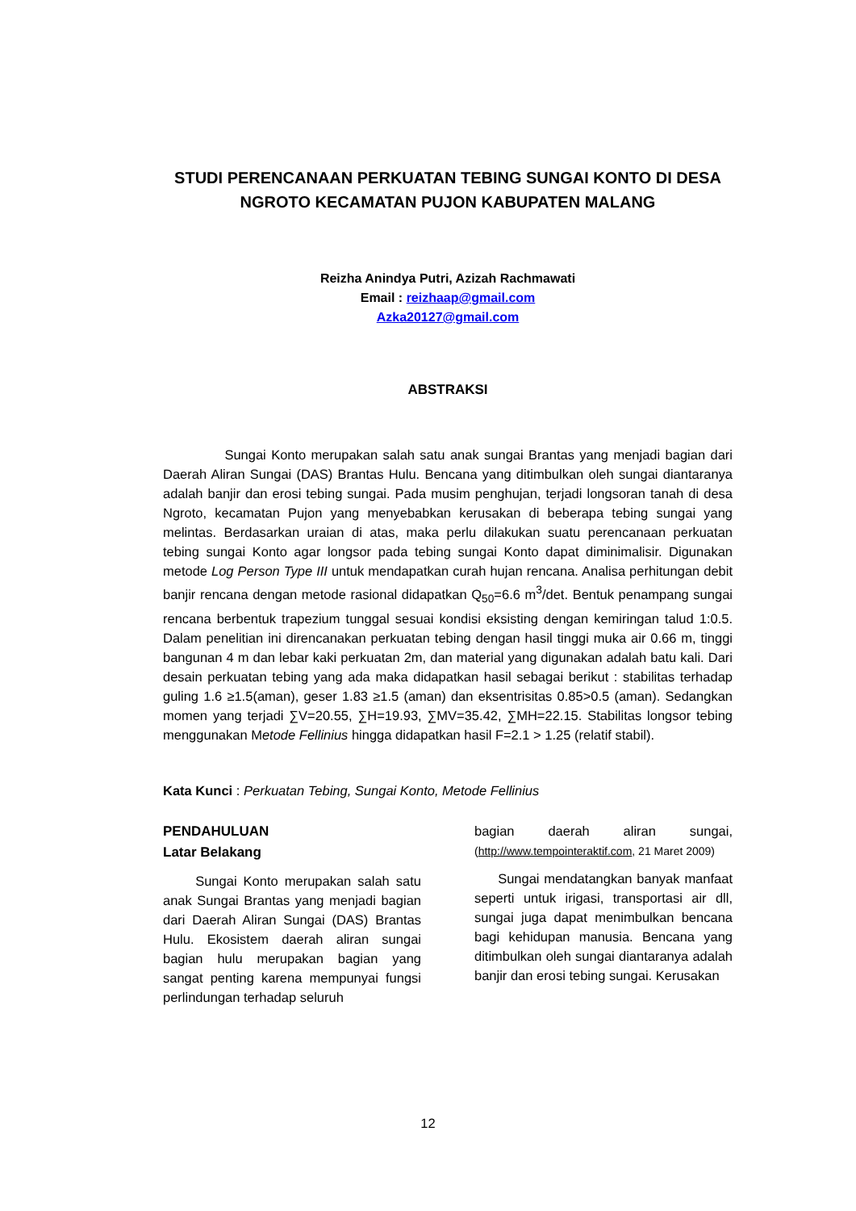STUDI PERENCANAAN PERKUATAN TEBING SUNGAI KONTO DI DESA NGROTO KECAMATAN PUJON KABUPATEN MALANG
Reizha Anindya Putri, Azizah Rachmawati
Email : reizhaap@gmail.com
Azka20127@gmail.com
ABSTRAKSI
Sungai Konto merupakan salah satu anak sungai Brantas yang menjadi bagian dari Daerah Aliran Sungai (DAS) Brantas Hulu. Bencana yang ditimbulkan oleh sungai diantaranya adalah banjir dan erosi tebing sungai. Pada musim penghujan, terjadi longsoran tanah di desa Ngroto, kecamatan Pujon yang menyebabkan kerusakan di beberapa tebing sungai yang melintas. Berdasarkan uraian di atas, maka perlu dilakukan suatu perencanaan perkuatan tebing sungai Konto agar longsor pada tebing sungai Konto dapat diminimalisir. Digunakan metode Log Person Type III untuk mendapatkan curah hujan rencana. Analisa perhitungan debit banjir rencana dengan metode rasional didapatkan Q<sub>50</sub>=6.6 m<sup>3</sup>/det. Bentuk penampang sungai rencana berbentuk trapezium tunggal sesuai kondisi eksisting dengan kemiringan talud 1:0.5. Dalam penelitian ini direncanakan perkuatan tebing dengan hasil tinggi muka air 0.66 m, tinggi bangunan 4 m dan lebar kaki perkuatan 2m, dan material yang digunakan adalah batu kali. Dari desain perkuatan tebing yang ada maka didapatkan hasil sebagai berikut : stabilitas terhadap guling 1.6 ≥1.5(aman), geser 1.83 ≥1.5 (aman) dan eksentrisitas 0.85>0.5 (aman). Sedangkan momen yang terjadi ∑V=20.55, ∑H=19.93, ∑MV=35.42, ∑MH=22.15. Stabilitas longsor tebing menggunakan Metode Fellinius hingga didapatkan hasil F=2.1 > 1.25 (relatif stabil).
Kata Kunci : Perkuatan Tebing, Sungai Konto, Metode Fellinius
PENDAHULUAN
Latar Belakang
Sungai Konto merupakan salah satu anak Sungai Brantas yang menjadi bagian dari Daerah Aliran Sungai (DAS) Brantas Hulu. Ekosistem daerah aliran sungai bagian hulu merupakan bagian yang sangat penting karena mempunyai fungsi perlindungan terhadap seluruh
bagian daerah aliran sungai, (http://www.tempointeraktif.com, 21 Maret 2009)
Sungai mendatangkan banyak manfaat seperti untuk irigasi, transportasi air dll, sungai juga dapat menimbulkan bencana bagi kehidupan manusia. Bencana yang ditimbulkan oleh sungai diantaranya adalah banjir dan erosi tebing sungai. Kerusakan
12